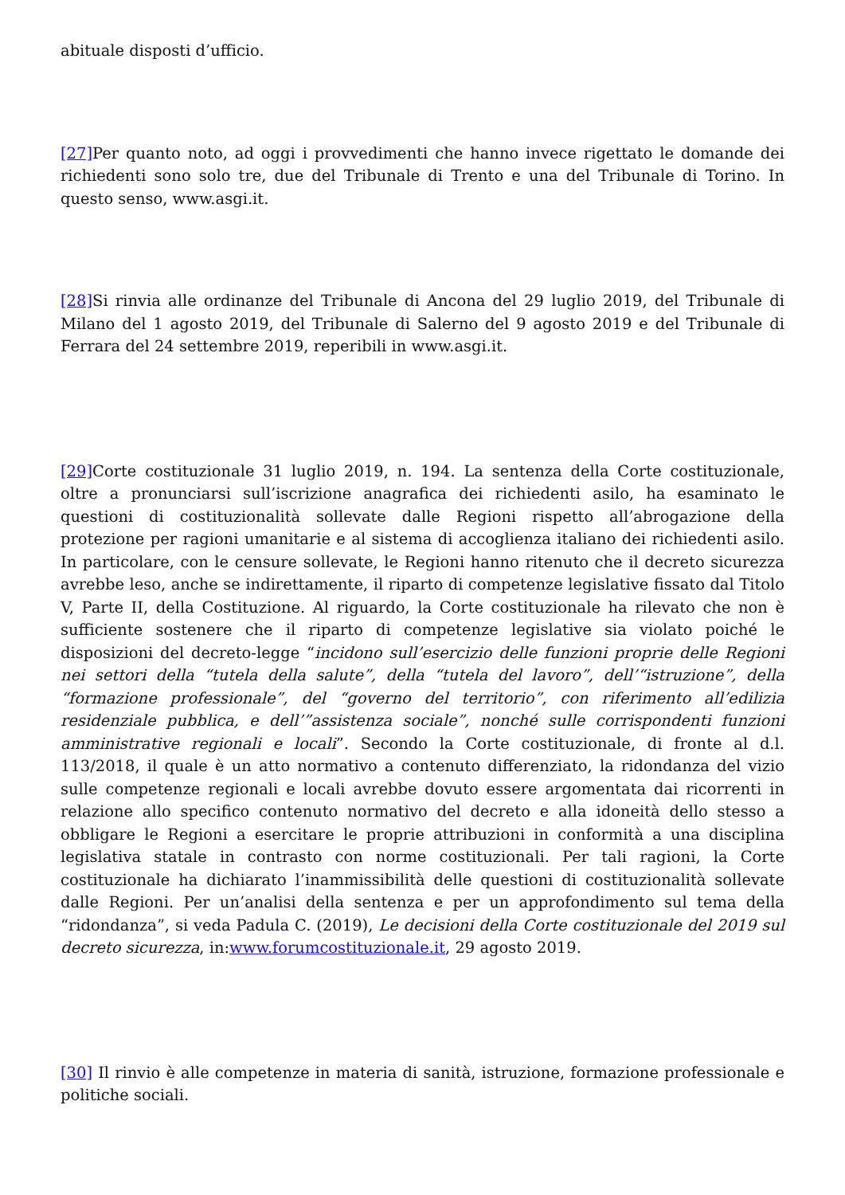abituale disposti d’ufficio.
[27] Per quanto noto, ad oggi i provvedimenti che hanno invece rigettato le domande dei richiedenti sono solo tre, due del Tribunale di Trento e una del Tribunale di Torino. In questo senso, www.asgi.it.
[28] Si rinvia alle ordinanze del Tribunale di Ancona del 29 luglio 2019, del Tribunale di Milano del 1 agosto 2019, del Tribunale di Salerno del 9 agosto 2019 e del Tribunale di Ferrara del 24 settembre 2019, reperibili in www.asgi.it.
[29] Corte costituzionale 31 luglio 2019, n. 194. La sentenza della Corte costituzionale, oltre a pronunciarsi sull’iscrizione anagrafica dei richiedenti asilo, ha esaminato le questioni di costituzionalità sollevate dalle Regioni rispetto all’abrogazione della protezione per ragioni umanitarie e al sistema di accoglienza italiano dei richiedenti asilo. In particolare, con le censure sollevate, le Regioni hanno ritenuto che il decreto sicurezza avrebbe leso, anche se indirettamente, il riparto di competenze legislative fissato dal Titolo V, Parte II, della Costituzione. Al riguardo, la Corte costituzionale ha rilevato che non è sufficiente sostenere che il riparto di competenze legislative sia violato poiché le disposizioni del decreto-legge “incidono sull’esercizio delle funzioni proprie delle Regioni nei settori della “tutela della salute”, della “tutela del lavoro”, dell’“istruzione”, della “formazione professionale”, del “governo del territorio”, con riferimento all’edilizia residenziale pubblica, e dell’”assistenza sociale”, nonché sulle corrispondenti funzioni amministrative regionali e locali”. Secondo la Corte costituzionale, di fronte al d.l. 113/2018, il quale è un atto normativo a contenuto differenziato, la ridondanza del vizio sulle competenze regionali e locali avrebbe dovuto essere argomentata dai ricorrenti in relazione allo specifico contenuto normativo del decreto e alla idoneità dello stesso a obbligare le Regioni a esercitare le proprie attribuzioni in conformità a una disciplina legislativa statale in contrasto con norme costituzionali. Per tali ragioni, la Corte costituzionale ha dichiarato l’inammissibilità delle questioni di costituzionalità sollevate dalle Regioni. Per un’analisi della sentenza e per un approfondimento sul tema della “ridondanza”, si veda Padula C. (2019), Le decisioni della Corte costituzionale del 2019 sul decreto sicurezza, in:www.forumcostituzionale.it, 29 agosto 2019.
[30] Il rinvio è alle competenze in materia di sanità, istruzione, formazione professionale e politiche sociali.